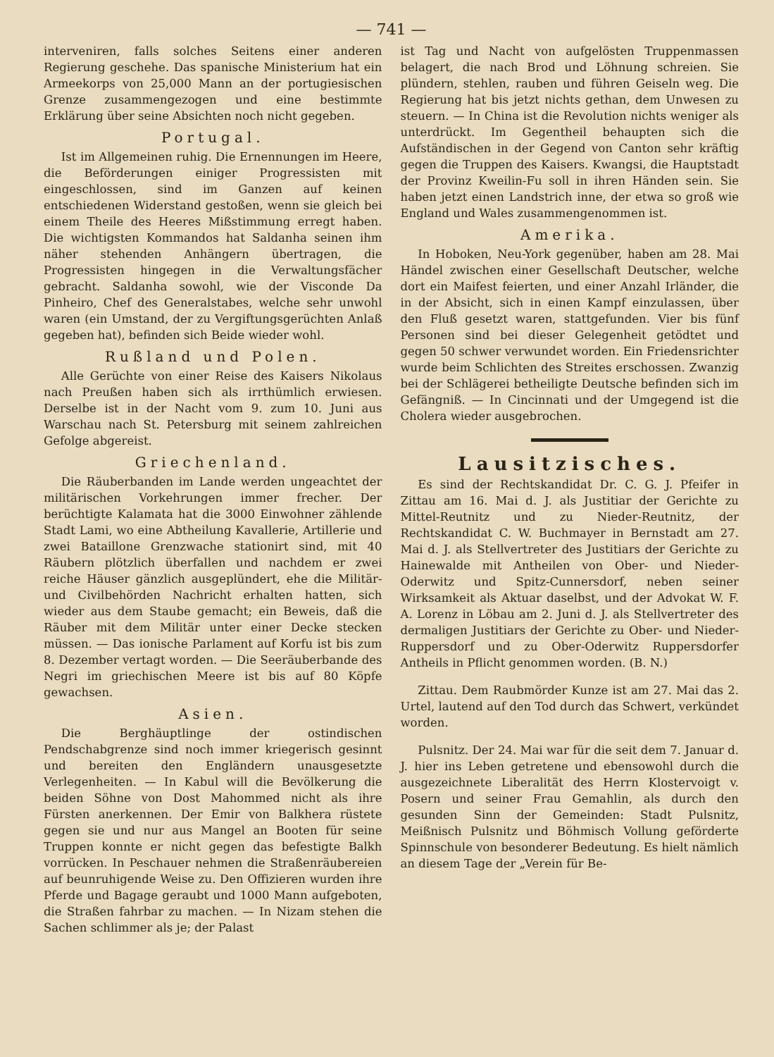— 741 —
interveniren, falls solches Seitens einer anderen Regierung geschehe. Das spanische Ministerium hat ein Armeekorps von 25,000 Mann an der portugiesischen Grenze zusammengezogen und eine bestimmte Erklärung über seine Absichten noch nicht gegeben.
Portugal.
Ist im Allgemeinen ruhig. Die Ernennungen im Heere, die Beförderungen einiger Progressisten mit eingeschlossen, sind im Ganzen auf keinen entschiedenen Widerstand gestoßen, wenn sie gleich bei einem Theile des Heeres Mißstimmung erregt haben. Die wichtigsten Kommandos hat Saldanha seinen ihm näher stehenden Anhängern übertragen, die Progressisten hingegen in die Verwaltungsfächer gebracht. Saldanha sowohl, wie der Visconde Da Pinheiro, Chef des Generalstabes, welche sehr unwohl waren (ein Umstand, der zu Vergiftungsgerüchten Anlaß gegeben hat), befinden sich Beide wieder wohl.
Rußland und Polen.
Alle Gerüchte von einer Reise des Kaisers Nikolaus nach Preußen haben sich als irrthümlich erwiesen. Derselbe ist in der Nacht vom 9. zum 10. Juni aus Warschau nach St. Petersburg mit seinem zahlreichen Gefolge abgereist.
Griechenland.
Die Räuberbanden im Lande werden ungeachtet der militärischen Vorkehrungen immer frecher. Der berüchtigte Kalamata hat die 3000 Einwohner zählende Stadt Lami, wo eine Abtheilung Kavallerie, Artillerie und zwei Bataillone Grenzwache stationirt sind, mit 40 Räubern plötzlich überfallen und nachdem er zwei reiche Häuser gänzlich ausgeplündert, ehe die Militär- und Civilbehörden Nachricht erhalten hatten, sich wieder aus dem Staube gemacht; ein Beweis, daß die Räuber mit dem Militär unter einer Decke stecken müssen. — Das ionische Parlament auf Korfu ist bis zum 8. Dezember vertagt worden. — Die Seeräuberbande des Negri im griechischen Meere ist bis auf 80 Köpfe gewachsen.
Asien.
Die Berghäuptlinge der ostindischen Pendschabgrenze sind noch immer kriegerisch gesinnt und bereiten den Engländern unausgesetzte Verlegenheiten. — In Kabul will die Bevölkerung die beiden Söhne von Dost Mahommed nicht als ihre Fürsten anerkennen. Der Emir von Balkhera rüstete gegen sie und nur aus Mangel an Booten für seine Truppen konnte er nicht gegen das befestigte Balkh vorrücken. In Peschauer nehmen die Straßenräubereien auf beunruhigende Weise zu. Den Offizieren wurden ihre Pferde und Bagage geraubt und 1000 Mann aufgeboten, die Straßen fahrbar zu machen. — In Nizam stehen die Sachen schlimmer als je; der Palast
ist Tag und Nacht von aufgelösten Truppenmassen belagert, die nach Brod und Löhnung schreien. Sie plündern, stehlen, rauben und führen Geiseln weg. Die Regierung hat bis jetzt nichts gethan, dem Unwesen zu steuern. — In China ist die Revolution nichts weniger als unterdrückt. Im Gegentheil behaupten sich die Aufständischen in der Gegend von Canton sehr kräftig gegen die Truppen des Kaisers. Kwangsi, die Hauptstadt der Provinz Kweilin-Fu soll in ihren Händen sein. Sie haben jetzt einen Landstrich inne, der etwa so groß wie England und Wales zusammengenommen ist.
Amerika.
In Hoboken, Neu-York gegenüber, haben am 28. Mai Händel zwischen einer Gesellschaft Deutscher, welche dort ein Maifest feierten, und einer Anzahl Irländer, die in der Absicht, sich in einen Kampf einzulassen, über den Fluß gesetzt waren, stattgefunden. Vier bis fünf Personen sind bei dieser Gelegenheit getödtet und gegen 50 schwer verwundet worden. Ein Friedensrichter wurde beim Schlichten des Streites erschossen. Zwanzig bei der Schlägerei betheiligte Deutsche befinden sich im Gefängniß. — In Cincinnati und der Umgegend ist die Cholera wieder ausgebrochen.
Lausitzisches.
Es sind der Rechtskandidat Dr. C. G. J. Pfeifer in Zittau am 16. Mai d. J. als Justitiar der Gerichte zu Mittel-Reutnitz und zu Nieder-Reutnitz, der Rechtskandidat C. W. Buchmayer in Bernstadt am 27. Mai d. J. als Stellvertreter des Justitiars der Gerichte zu Hainewalde mit Antheilen von Ober- und Nieder-Oderwitz und Spitz-Cunnersdorf, neben seiner Wirksamkeit als Aktuar daselbst, und der Advokat W. F. A. Lorenz in Löbau am 2. Juni d. J. als Stellvertreter des dermaligen Justitiars der Gerichte zu Ober- und Nieder-Ruppersdorf und zu Ober-Oderwitz Ruppersdorfer Antheils in Pflicht genommen worden. (B. N.)
Zittau. Dem Raubmörder Kunze ist am 27. Mai das 2. Urtel, lautend auf den Tod durch das Schwert, verkündet worden.
Pulsnitz. Der 24. Mai war für die seit dem 7. Januar d. J. hier ins Leben getretene und ebensowohl durch die ausgezeichnete Liberalität des Herrn Klostervoigt v. Posern und seiner Frau Gemahlin, als durch den gesunden Sinn der Gemeinden: Stadt Pulsnitz, Meißnisch Pulsnitz und Böhmisch Vollung geförderte Spinnschule von besonderer Bedeutung. Es hielt nämlich an diesem Tage der „Verein für Be-